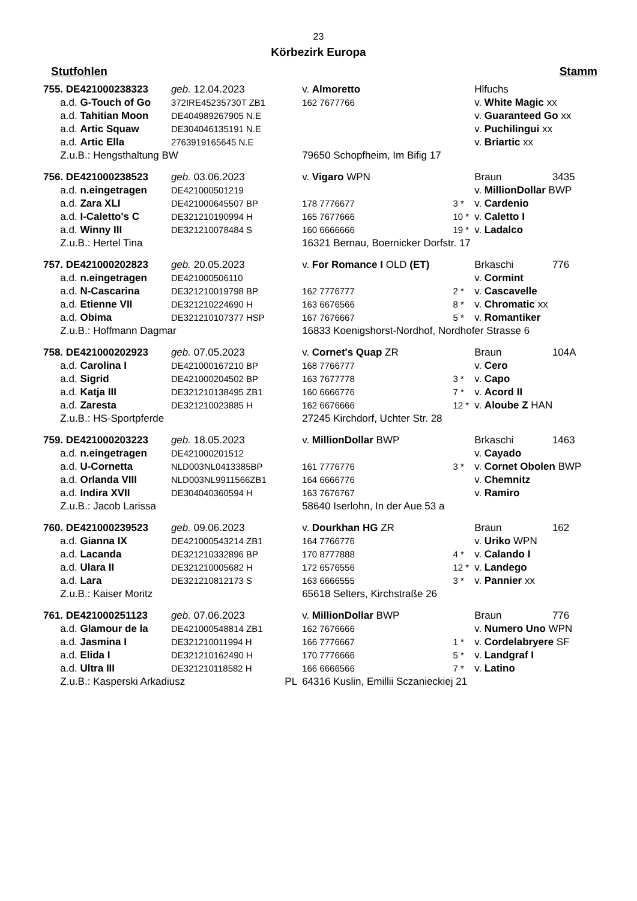23
Körbezirk Europa
Stutfohlen Stamm
| 755. DE421000238323 | geb. 12.04.2023 | | v. Almoretto | | Hlfuchs | |
| a.d. G-Touch of Go | 372IRE45235730T ZB1 | | 162 7677766 | | v. White Magic xx | |
| a.d. Tahitian Moon | DE404989267905 N.E | | | | v. Guaranteed Go xx | |
| a.d. Artic Squaw | DE304046135191 N.E | | | | v. Puchilingui xx | |
| a.d. Artic Ella | 2763919165645 N.E | | | | v. Briartic xx | |
| Z.u.B.: Hengsthaltung BW | | | 79650 Schopfheim, Im Bifig 17 | | | |
| 756. DE421000238523 | geb. 03.06.2023 | | v. Vigaro WPN | | Braun | 3435 |
| a.d. n.eingetragen | DE421000501219 | | | | v. MillionDollar BWP | |
| a.d. Zara XLI | DE421000645507 BP | | 178 7776677 | 3 * | v. Cardenio | |
| a.d. I-Caletto's C | DE321210190994 H | | 165 7677666 | 10 * | v. Caletto I | |
| a.d. Winny III | DE321210078484 S | | 160 6666666 | 19 * | v. Ladalco | |
| Z.u.B.: Hertel Tina | | | 16321 Bernau, Boernicker Dorfstr. 17 | | | |
| 757. DE421000202823 | geb. 20.05.2023 | | v. For Romance I OLD (ET) | | Brkaschi | 776 |
| a.d. n.eingetragen | DE421000506110 | | | | v. Cormint | |
| a.d. N-Cascarina | DE321210019798 BP | | 162 7776777 | 2 * | v. Cascavelle | |
| a.d. Etienne VII | DE321210224690 H | | 163 6676566 | 8 * | v. Chromatic xx | |
| a.d. Obima | DE321210107377 HSP | | 167 7676667 | 5 * | v. Romantiker | |
| Z.u.B.: Hoffmann Dagmar | | | 16833 Koenigshorst-Nordhof, Nordhofer Strasse 6 | | | |
| 758. DE421000202923 | geb. 07.05.2023 | | v. Cornet's Quap ZR | | Braun | 104A |
| a.d. Carolina I | DE421000167210 BP | | 168 7766777 | | v. Cero | |
| a.d. Sigrid | DE421000204502 BP | | 163 7677778 | 3 * | v. Capo | |
| a.d. Katja III | DE321210138495 ZB1 | | 160 6666776 | 7 * | v. Acord II | |
| a.d. Zaresta | DE321210023885 H | | 162 6676666 | 12 * | v. Aloube Z HAN | |
| Z.u.B.: HS-Sportpferde | | | 27245 Kirchdorf, Uchter Str. 28 | | | |
| 759. DE421000203223 | geb. 18.05.2023 | | v. MillionDollar BWP | | Brkaschi | 1463 |
| a.d. n.eingetragen | DE421000201512 | | | | v. Cayado | |
| a.d. U-Cornetta | NLD003NL0413385BP | | 161 7776776 | 3 * | v. Cornet Obolen BWP | |
| a.d. Orlanda VIII | NLD003NL9911566ZB1 | | 164 6666776 | | v. Chemnitz | |
| a.d. Indira XVII | DE304040360594 H | | 163 7676767 | | v. Ramiro | |
| Z.u.B.: Jacob Larissa | | | 58640 Iserlohn, In der Aue 53 a | | | |
| 760. DE421000239523 | geb. 09.06.2023 | | v. Dourkhan HG ZR | | Braun | 162 |
| a.d. Gianna IX | DE421000543214 ZB1 | | 164 7766776 | | v. Uriko WPN | |
| a.d. Lacanda | DE321210332896 BP | | 170 8777888 | 4 * | v. Calando I | |
| a.d. Ulara II | DE321210005682 H | | 172 6576556 | 12 * | v. Landego | |
| a.d. Lara | DE321210812173 S | | 163 6666555 | 3 * | v. Pannier xx | |
| Z.u.B.: Kaiser Moritz | | | 65618 Selters, Kirchstraße 26 | | | |
| 761. DE421000251123 | geb. 07.06.2023 | | v. MillionDollar BWP | | Braun | 776 |
| a.d. Glamour de la | DE421000548814 ZB1 | | 162 7676666 | | v. Numero Uno WPN | |
| a.d. Jasmina I | DE321210011994 H | | 166 7776667 | 1 * | v. Cordelabryere SF | |
| a.d. Elida I | DE321210162490 H | | 170 7776666 | 5 * | v. Landgraf I | |
| a.d. Ultra III | DE321210118582 H | | 166 6666566 | 7 * | v. Latino | |
| Z.u.B.: Kasperski Arkadiusz | | PL | 64316 Kuslin, Emillii Sczanieckiej 21 | | | |